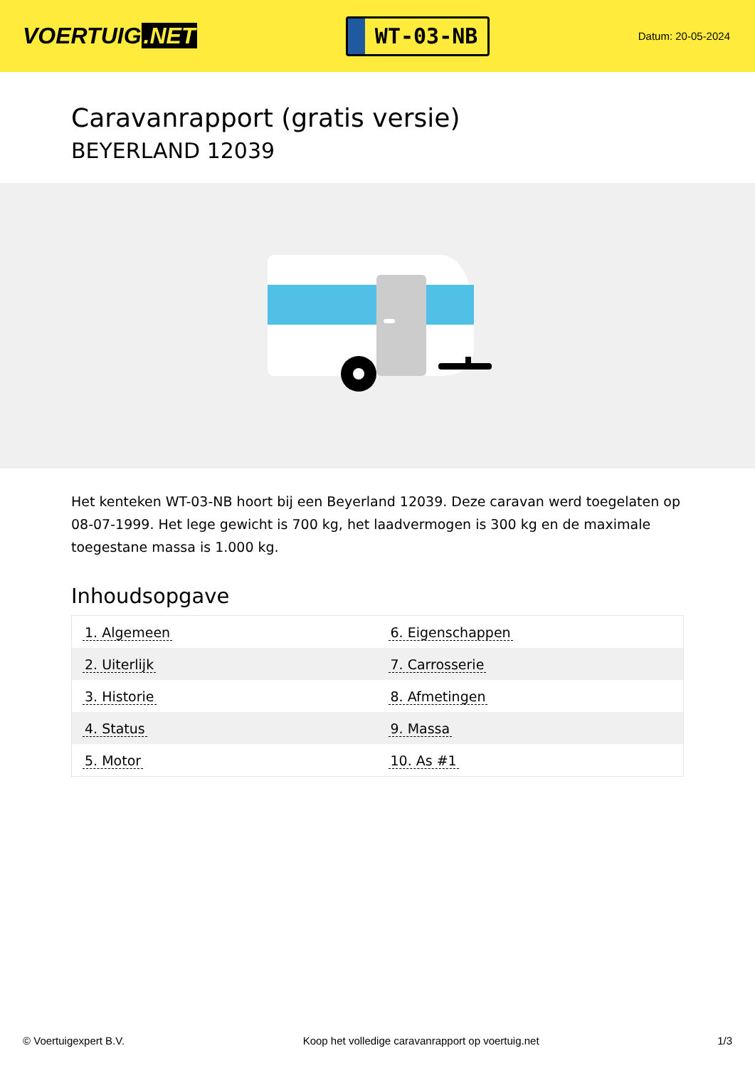VOERTUIG.NET
WT-03-NB
Datum: 20-05-2024
Caravanrapport (gratis versie)
BEYERLAND 12039
Het kenteken WT-03-NB hoort bij een Beyerland 12039. Deze caravan werd toegelaten op 08-07-1999. Het lege gewicht is 700 kg, het laadvermogen is 300 kg en de maximale toegestane massa is 1.000 kg.
Inhoudsopgave
| 1. Algemeen | 6. Eigenschappen |
| 2. Uiterlijk | 7. Carrosserie |
| 3. Historie | 8. Afmetingen |
| 4. Status | 9. Massa |
| 5. Motor | 10. As #1 |
© Voertuigexpert B.V. Koop het volledige caravanrapport op voertuig.net 1/3